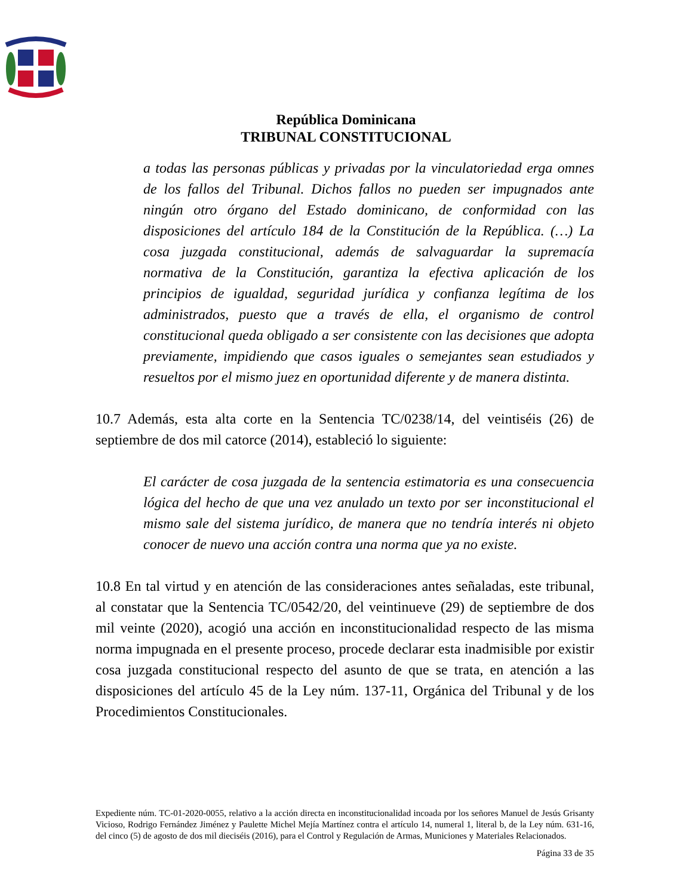República Dominicana
TRIBUNAL CONSTITUCIONAL
a todas las personas públicas y privadas por la vinculatoriedad erga omnes de los fallos del Tribunal. Dichos fallos no pueden ser impugnados ante ningún otro órgano del Estado dominicano, de conformidad con las disposiciones del artículo 184 de la Constitución de la República. (…) La cosa juzgada constitucional, además de salvaguardar la supremacía normativa de la Constitución, garantiza la efectiva aplicación de los principios de igualdad, seguridad jurídica y confianza legítima de los administrados, puesto que a través de ella, el organismo de control constitucional queda obligado a ser consistente con las decisiones que adopta previamente, impidiendo que casos iguales o semejantes sean estudiados y resueltos por el mismo juez en oportunidad diferente y de manera distinta.
10.7 Además, esta alta corte en la Sentencia TC/0238/14, del veintiséis (26) de septiembre de dos mil catorce (2014), estableció lo siguiente:
El carácter de cosa juzgada de la sentencia estimatoria es una consecuencia lógica del hecho de que una vez anulado un texto por ser inconstitucional el mismo sale del sistema jurídico, de manera que no tendría interés ni objeto conocer de nuevo una acción contra una norma que ya no existe.
10.8 En tal virtud y en atención de las consideraciones antes señaladas, este tribunal, al constatar que la Sentencia TC/0542/20, del veintinueve (29) de septiembre de dos mil veinte (2020), acogió una acción en inconstitucionalidad respecto de las misma norma impugnada en el presente proceso, procede declarar esta inadmisible por existir cosa juzgada constitucional respecto del asunto de que se trata, en atención a las disposiciones del artículo 45 de la Ley núm. 137-11, Orgánica del Tribunal y de los Procedimientos Constitucionales.
Expediente núm. TC-01-2020-0055, relativo a la acción directa en inconstitucionalidad incoada por los señores Manuel de Jesús Grisanty Vicioso, Rodrigo Fernández Jiménez y Paulette Michel Mejía Martínez contra el artículo 14, numeral 1, literal b, de la Ley núm. 631-16, del cinco (5) de agosto de dos mil dieciséis (2016), para el Control y Regulación de Armas, Municiones y Materiales Relacionados.
Página 33 de 35